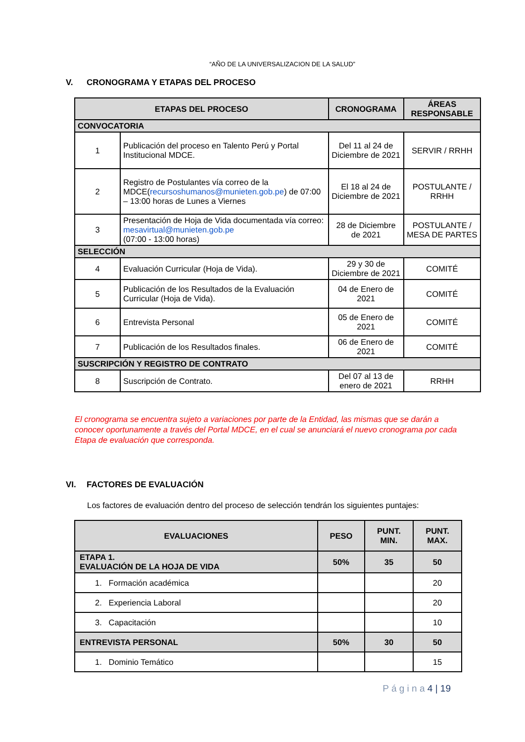“AÑO DE LA UNIVERSALIZACION DE LA SALUD”
V. CRONOGRAMA Y ETAPAS DEL PROCESO
| ETAPAS DEL PROCESO | | CRONOGRAMA | ÁREAS RESPONSABLE |
| --- | --- | --- | --- |
| CONVOCATORIA | | | |
| 1 | Publicación del proceso en Talento Perú y Portal Institucional MDCE. | Del 11 al 24 de Diciembre de 2021 | SERVIR / RRHH |
| 2 | Registro de Postulantes vía correo de la MDCE( recursoshumanos@munieten.gob.pe ) de 07:00 – 13:00 horas de Lunes a Viernes | El 18 al 24 de Diciembre de 2021 | POSTULANTE / RRHH |
| 3 | Presentación de Hoja de Vida documentada vía correo: mesavirtual@munieten.gob.pe (07:00 - 13:00 horas) | 28 de Diciembre de 2021 | POSTULANTE / MESA DE PARTES |
| SELECCIÓN | | | |
| 4 | Evaluación Curricular (Hoja de Vida). | 29 y 30 de Diciembre de 2021 | COMITÉ |
| 5 | Publicación de los Resultados de la Evaluación Curricular (Hoja de Vida). | 04 de Enero de 2021 | COMITÉ |
| 6 | Entrevista Personal | 05 de Enero de 2021 | COMITÉ |
| 7 | Publicación de los Resultados finales. | 06 de Enero de 2021 | COMITÉ |
| SUSCRIPCIÓN Y REGISTRO DE CONTRATO | | | |
| 8 | Suscripción de Contrato. | Del 07 al 13 de enero de 2021 | RRHH |
El cronograma se encuentra sujeto a variaciones por parte de la Entidad, las mismas que se darán a conocer oportunamente a través del Portal MDCE, en el cual se anunciará el nuevo cronograma por cada Etapa de evaluación que corresponda.
VI. FACTORES DE EVALUACIÓN
Los factores de evaluación dentro del proceso de selección tendrán los siguientes puntajes:
| EVALUACIONES | PESO | PUNT. MIN. | PUNT. MAX. |
| --- | --- | --- | --- |
| ETAPA 1. EVALUACIÓN DE LA HOJA DE VIDA | 50% | 35 | 50 |
| 1. Formación académica | | | 20 |
| 2. Experiencia Laboral | | | 20 |
| 3. Capacitación | | | 10 |
| ENTREVISTA PERSONAL | 50% | 30 | 50 |
| 1. Dominio Temático | | | 15 |
P á g i n a 4 | 19